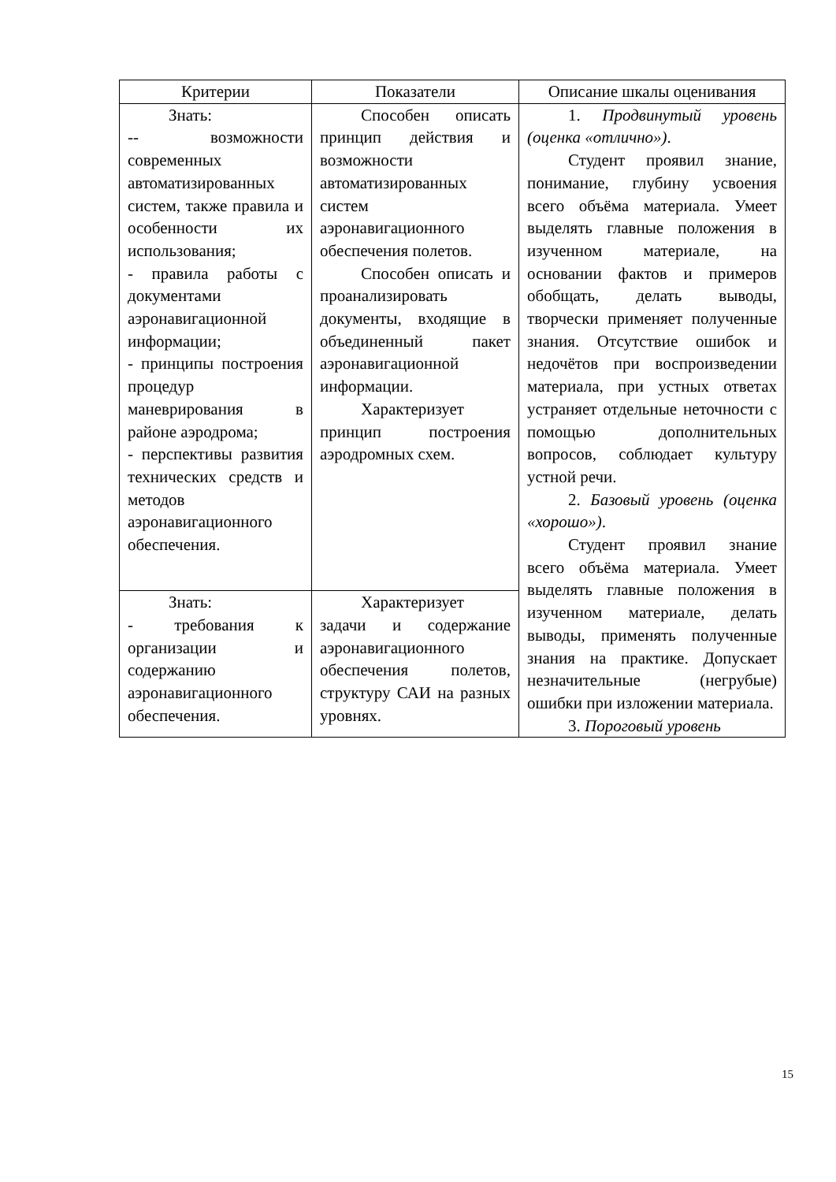| Критерии | Показатели | Описание шкалы оценивания |
| --- | --- | --- |
| Знать: -- возможности современных автоматизированных систем, также правила и особенности их использования; - правила работы с документами аэронавигационной информации; - принципы построения процедур маневрирования в районе аэродрома; - перспективы развития технических средств и методов аэронавигационного обеспечения. | Способен описать принцип действия и возможности автоматизированных систем аэронавигационного обеспечения полетов. Способен описать и проанализировать документы, входящие в объединенный пакет аэронавигационной информации. Характеризует принцип построения аэродромных схем. | 1. Продвинутый уровень (оценка «отлично») . Студент проявил знание, понимание, глубину усвоения всего объёма материала. Умеет выделять главные положения в изученном материале, на основании фактов и примеров обобщать, делать выводы, творчески применяет полученные знания. Отсутствие ошибок и недочётов при воспроизведении материала, при устных ответах устраняет отдельные неточности с помощью дополнительных вопросов, соблюдает культуру устной речи. 2. Базовый уровень (оценка «хорошо») . Студент проявил знание всего объёма материала. Умеет выделять главные положения в изученном материале, делать выводы, применять полученные знания на практике. Допускает незначительные (негрубые) ошибки при изложении материала. 3. Пороговый уровень |
| Знать: - требования к организации и содержанию аэронавигационного обеспечения. | Характеризует задачи и содержание аэронавигационного обеспечения полетов, структуру САИ на разных уровнях. | |
15